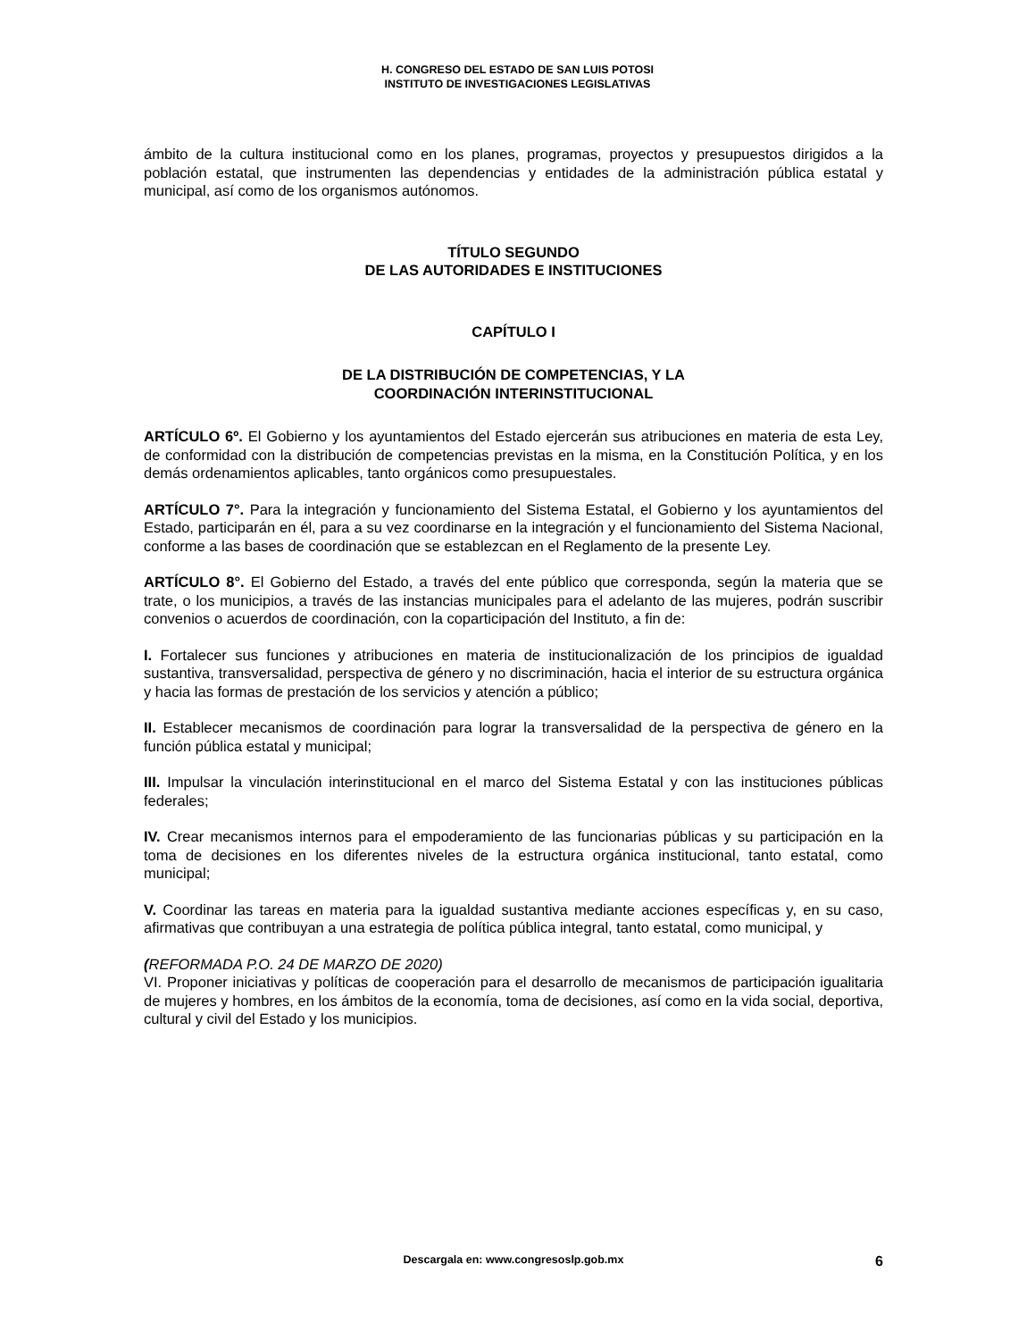H. CONGRESO DEL ESTADO DE SAN LUIS POTOSI
INSTITUTO DE INVESTIGACIONES LEGISLATIVAS
ámbito de la cultura institucional como en los planes, programas, proyectos y presupuestos dirigidos a la población estatal, que instrumenten las dependencias y entidades de la administración pública estatal y municipal, así como de los organismos autónomos.
TÍTULO SEGUNDO
DE LAS AUTORIDADES E INSTITUCIONES
CAPÍTULO I
DE LA DISTRIBUCIÓN DE COMPETENCIAS, Y LA
COORDINACIÓN INTERINSTITUCIONAL
ARTÍCULO 6º. El Gobierno y los ayuntamientos del Estado ejercerán sus atribuciones en materia de esta Ley, de conformidad con la distribución de competencias previstas en la misma, en la Constitución Política, y en los demás ordenamientos aplicables, tanto orgánicos como presupuestales.
ARTÍCULO 7°. Para la integración y funcionamiento del Sistema Estatal, el Gobierno y los ayuntamientos del Estado, participarán en él, para a su vez coordinarse en la integración y el funcionamiento del Sistema Nacional, conforme a las bases de coordinación que se establezcan en el Reglamento de la presente Ley.
ARTÍCULO 8°. El Gobierno del Estado, a través del ente público que corresponda, según la materia que se trate, o los municipios, a través de las instancias municipales para el adelanto de las mujeres, podrán suscribir convenios o acuerdos de coordinación, con la coparticipación del Instituto, a fin de:
I. Fortalecer sus funciones y atribuciones en materia de institucionalización de los principios de igualdad sustantiva, transversalidad, perspectiva de género y no discriminación, hacia el interior de su estructura orgánica y hacia las formas de prestación de los servicios y atención a público;
II. Establecer mecanismos de coordinación para lograr la transversalidad de la perspectiva de género en la función pública estatal y municipal;
III. Impulsar la vinculación interinstitucional en el marco del Sistema Estatal y con las instituciones públicas federales;
IV. Crear mecanismos internos para el empoderamiento de las funcionarias públicas y su participación en la toma de decisiones en los diferentes niveles de la estructura orgánica institucional, tanto estatal, como municipal;
V. Coordinar las tareas en materia para la igualdad sustantiva mediante acciones específicas y, en su caso, afirmativas que contribuyan a una estrategia de política pública integral, tanto estatal, como municipal, y
(REFORMADA P.O. 24 DE MARZO DE 2020)
VI. Proponer iniciativas y políticas de cooperación para el desarrollo de mecanismos de participación igualitaria de mujeres y hombres, en los ámbitos de la economía, toma de decisiones, así como en la vida social, deportiva, cultural y civil del Estado y los municipios.
Descargala en: www.congresoslp.gob.mx
6